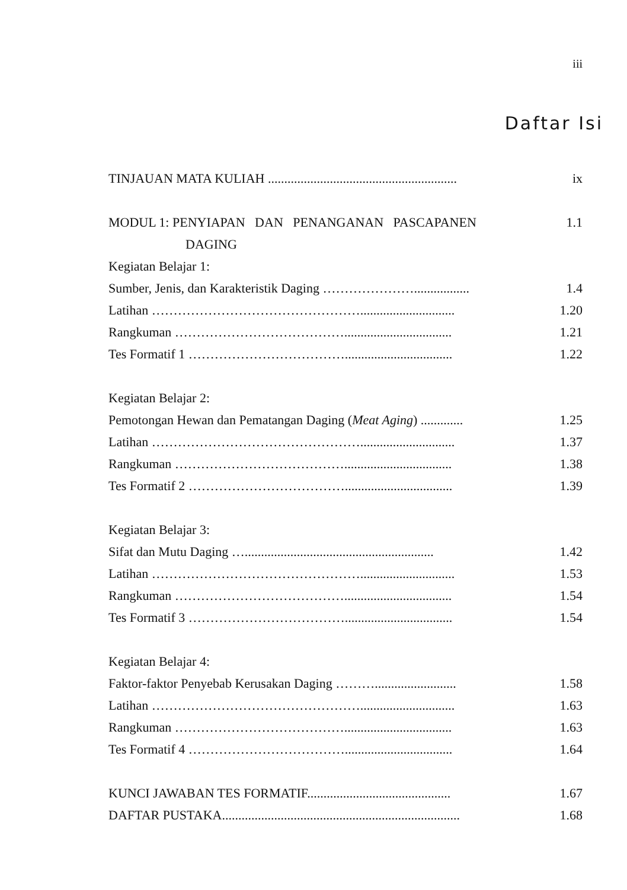iii
Daftar Isi
TINJAUAN MATA KULIAH .......................................................... ix
MODUL 1: PENYIAPAN DAN PENANGANAN PASCAPANEN 1.1
DAGING
Kegiatan Belajar 1:
Sumber, Jenis, dan Karakteristik Daging …………………................. 1.4
Latihan …………………………………………............................. 1.20
Rangkuman …………………………………................................. 1.21
Tes Formatif 1 ………………………………................................. 1.22
Kegiatan Belajar 2:
Pemotongan Hewan dan Pematangan Daging (Meat Aging) ............. 1.25
Latihan …………………………………………............................. 1.37
Rangkuman …………………………………................................. 1.38
Tes Formatif 2 ………………………………................................. 1.39
Kegiatan Belajar 3:
Sifat dan Mutu Daging ….......................................................... 1.42
Latihan …………………………………………............................. 1.53
Rangkuman …………………………………................................. 1.54
Tes Formatif 3 ………………………………................................. 1.54
Kegiatan Belajar 4:
Faktor-faktor Penyebab Kerusakan Daging ………......................... 1.58
Latihan …………………………………………............................. 1.63
Rangkuman …………………………………................................. 1.63
Tes Formatif 4 ………………………………................................. 1.64
KUNCI JAWABAN TES FORMATIF............................................ 1.67
DAFTAR PUSTAKA......................................................................... 1.68